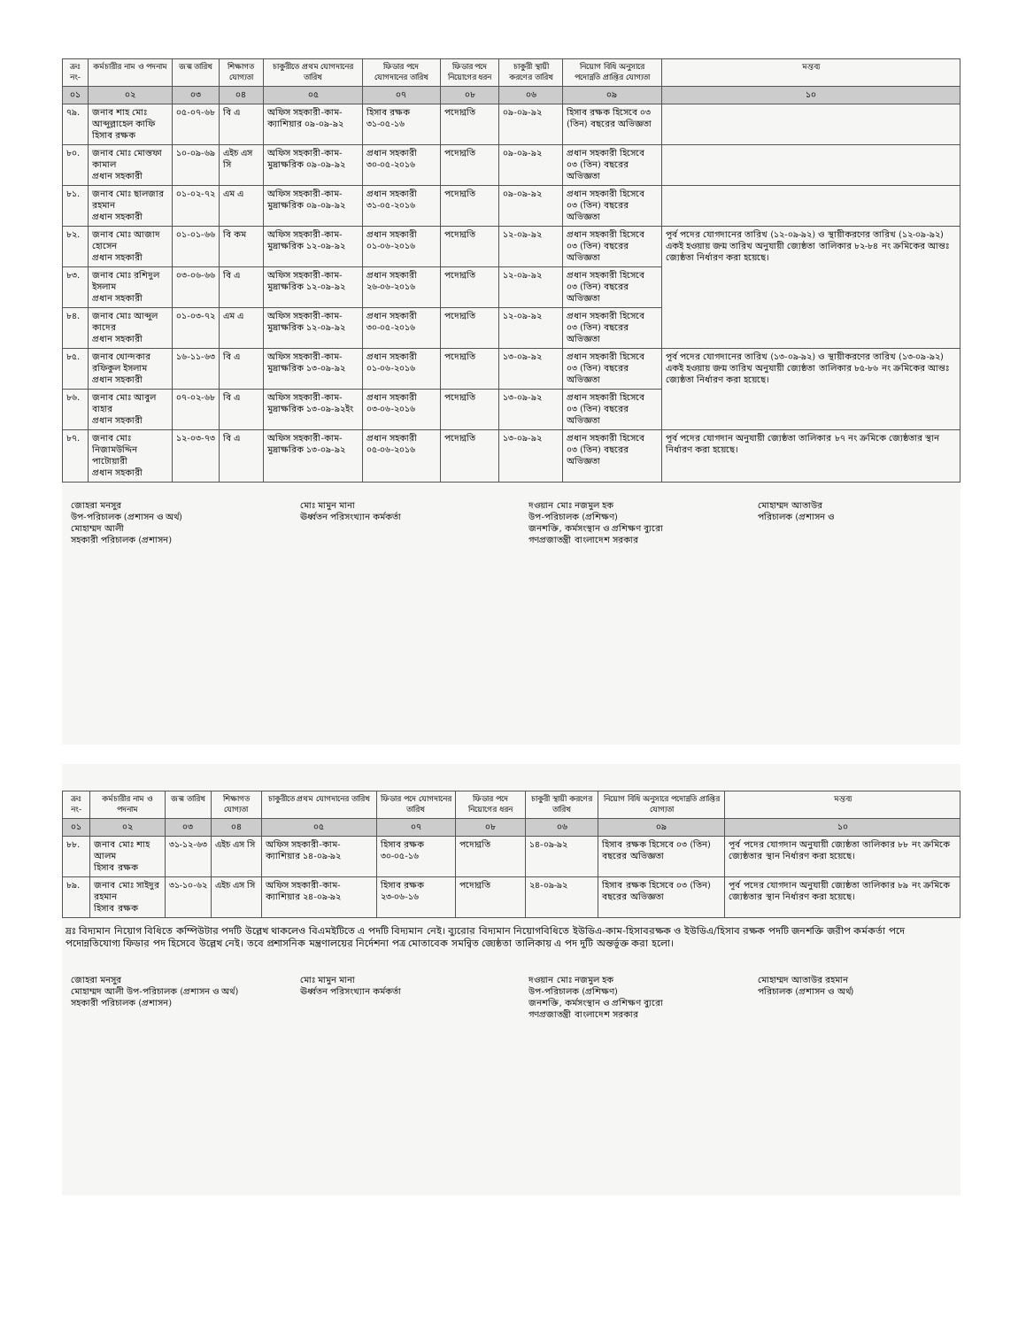| ক্রঃ নং- | কর্মচারীর নাম ও পদনাম | জন্ম তারিখ | শিক্ষাগত যোগ্যতা | চাকুরীতে প্রথম যোগদানের তারিখ | ফিডার পদে যোগদানের তারিখ | ফিডার পদে নিয়োগের ধরন | চাকুরী স্থায়ী করণের তারিখ | নিয়োগ বিধি অনুসারে পদোন্নতি প্রাপ্তির যোগ্যতা | মন্তব্য |
| --- | --- | --- | --- | --- | --- | --- | --- | --- | --- |
| ০১ | ০২ | ০৩ | ০৪ | ০৫ | ০৭ | ০৮ | ০৬ | ০৯ | ১০ |
| ৭৯. | জনাব শাহ মোঃ আব্দুল্লাহেল কাফি হিসাব রক্ষক | ০৫-০৭-৬৮ | বি এ | অফিস সহকারী-কাম-ক্যাশিয়ার ০৯-০৯-৯২ | হিসাব রক্ষক ৩১-০৫-১৬ | পদোন্নতি | ০৯-০৯-৯২ | হিসাব রক্ষক হিসেবে ০৩ (তিন) বছরের অভিজ্ঞতা | |
| ৮০. | জনাব মোঃ মোস্তফা কামাল প্রধান সহকারী | ১০-০৯-৬৯ | এইচ এস সি | অফিস সহকারী-কাম-মুদ্রাক্ষরিক ০৯-০৯-৯২ | প্রধান সহকারী ৩০-০৫-২০১৬ | পদোন্নতি | ০৯-০৯-৯২ | প্রধান সহকারী হিসেবে ০৩ (তিন) বছরের অভিজ্ঞতা | |
| ৮১. | জনাব মোঃ ছালজার রহমান প্রধান সহকারী | ০১-০২-৭২ | এম এ | অফিস সহকারী-কাম-মুদ্রাক্ষরিক ০৯-০৯-৯২ | প্রধান সহকারী ৩১-০৫-২০১৬ | পদোন্নতি | ০৯-০৯-৯২ | প্রধান সহকারী হিসেবে ০৩ (তিন) বছরের অভিজ্ঞতা | |
| ৮২. | জনাব মোঃ আজাদ হোসেন প্রধান সহকারী | ০১-০১-৬৬ | বি কম | অফিস সহকারী-কাম-মুদ্রাক্ষরিক ১২-০৯-৯২ | প্রধান সহকারী ০১-০৬-২০১৬ | পদোন্নতি | ১২-০৯-৯২ | প্রধান সহকারী হিসেবে ০৩ (তিন) বছরের অভিজ্ঞতা | পূর্ব পদের যোগদানের তারিখ (১২-০৯-৯২) ও স্থায়ীকরণের তারিখ (১২-০৯-৯২) একই হওয়ায় জন্ম তারিখ অনুযায়ী জ্যেষ্ঠতা তালিকার ৮২-৮৪ নং ক্রমিকের আন্তঃ জ্যেষ্ঠতা নির্ধারণ করা হয়েছে। |
| ৮৩. | জনাব মোঃ রশিদুল ইসলাম প্রধান সহকারী | ০৩-০৬-৬৬ | বি এ | অফিস সহকারী-কাম-মুদ্রাক্ষরিক ১২-০৯-৯২ | প্রধান সহকারী ২৬-০৬-২০১৬ | পদোন্নতি | ১২-০৯-৯২ | প্রধান সহকারী হিসেবে ০৩ (তিন) বছরের অভিজ্ঞতা | |
| ৮৪. | জনাব মোঃ আব্দুল কাদের প্রধান সহকারী | ০১-০৩-৭২ | এম এ | অফিস সহকারী-কাম-মুদ্রাক্ষরিক ১২-০৯-৯২ | প্রধান সহকারী ৩০-০৫-২০১৬ | পদোন্নতি | ১২-০৯-৯২ | প্রধান সহকারী হিসেবে ০৩ (তিন) বছরের অভিজ্ঞতা | |
| ৮৫. | জনাব খোন্দকার রফিকুল ইসলাম প্রধান সহকারী | ১৬-১১-৬৩ | বি এ | অফিস সহকারী-কাম-মুদ্রাক্ষরিক ১৩-০৯-৯২ | প্রধান সহকারী ০১-০৬-২০১৬ | পদোন্নতি | ১৩-০৯-৯২ | প্রধান সহকারী হিসেবে ০৩ (তিন) বছরের অভিজ্ঞতা | পূর্ব পদের যোগদানের তারিখ (১৩-০৯-৯২) ও স্থায়ীকরণের তারিখ (১৩-০৯-৯২) একই হওয়ায় জন্ম তারিখ অনুযায়ী জ্যেষ্ঠতা তালিকার ৮৫-৮৬ নং ক্রমিকের আন্তঃ জ্যেষ্ঠতা নির্ধারণ করা হয়েছে। |
| ৮৬. | জনাব মোঃ আবুল বাহার প্রধান সহকারী | ০৭-০২-৬৮ | বি এ | অফিস সহকারী-কাম-মুদ্রাক্ষরিক ১৩-০৯-৯২ইং | প্রধান সহকারী ০৩-০৬-২০১৬ | পদোন্নতি | ১৩-০৯-৯২ | প্রধান সহকারী হিসেবে ০৩ (তিন) বছরের অভিজ্ঞতা | |
| ৮৭. | জনাব মোঃ নিজামউদ্দিন পাটোয়ারী প্রধান সহকারী | ১২-০৩-৭৩ | বি এ | অফিস সহকারী-কাম-মুদ্রাক্ষরিক ১৩-০৯-৯২ | প্রধান সহকারী ০৫-০৬-২০১৬ | পদোন্নতি | ১৩-০৯-৯২ | প্রধান সহকারী হিসেবে ০৩ (তিন) বছরের অভিজ্ঞতা | পূর্ব পদের যোগদান অনুযায়ী জ্যেষ্ঠতা তালিকার ৮৭ নং ক্রমিকে জ্যেষ্ঠতার স্থান নির্ধারণ করা হয়েছে। |
জোহরা মনসুর
উপ-পরিচালক (প্রশাসন ও অর্থ)
মোহাম্মদ আলী
সহকারী পরিচালক (প্রশাসন)
মোঃ মামুন মানা
ঊর্ধ্বতন পরিসংখ্যান কর্মকর্তা
দওয়ান মোঃ নজমুল হক
উপ-পরিচালক (প্রশিক্ষণ)
জনশক্তি, কর্মসংস্থান ও প্রশিক্ষণ ব্যুরো
গণপ্রজাতন্ত্রী বাংলাদেশ সরকার
মোহাম্মদ আতাউর
পরিচালক (প্রশাসন ও
| ক্রঃ নং- | কর্মচারীর নাম ও পদনাম | জন্ম তারিখ | শিক্ষাগত যোগ্যতা | চাকুরীতে প্রথম যোগদানের তারিখ | ফিডার পদে যোগদানের তারিখ | ফিডার পদে নিয়োগের ধরন | চাকুরী স্থায়ী করণের তারিখ | নিয়োগ বিধি অনুসারে পদোন্নতি প্রাপ্তির যোগ্যতা | মন্তব্য |
| --- | --- | --- | --- | --- | --- | --- | --- | --- | --- |
| ০১ | ০২ | ০৩ | ০৪ | ০৫ | ০৭ | ০৮ | ০৬ | ০৯ | ১০ |
| ৮৮. | জনাব মোঃ শাহ আলম হিসাব রক্ষক | ৩১-১২-৬৩ | এইচ এস সি | অফিস সহকারী-কাম-ক্যাশিয়ার ১৪-০৯-৯২ | হিসাব রক্ষক ৩০-০৫-১৬ | পদোন্নতি | ১৪-০৯-৯২ | হিসাব রক্ষক হিসেবে ০৩ (তিন) বছরের অভিজ্ঞতা | পূর্ব পদের যোগদান অনুযায়ী জ্যেষ্ঠতা তালিকার ৮৮ নং ক্রমিকে জ্যেষ্ঠতার স্থান নির্ধারণ করা হয়েছে। |
| ৮৯. | জনাব মোঃ সাইদুর রহমান হিসাব রক্ষক | ৩১-১০-৬২ | এইচ এস সি | অফিস সহকারী-কাম-ক্যাশিয়ার ২৪-০৯-৯২ | হিসাব রক্ষক ২৩-০৬-১৬ | পদোন্নতি | ২৪-০৯-৯২ | হিসাব রক্ষক হিসেবে ০৩ (তিন) বছরের অভিজ্ঞতা | পূর্ব পদের যোগদান অনুযায়ী জ্যেষ্ঠতা তালিকার ৮৯ নং ক্রমিকে জ্যেষ্ঠতার স্থান নির্ধারণ করা হয়েছে। |
দ্রঃ বিদ্যমান নিয়োগ বিধিতে কম্পিউটার পদটি উল্লেখ থাকলেও বিএমইটিতে এ পদটি বিদ্যমান নেই। ব্যুরোর বিদ্যমান নিয়োগবিধিতে ইউডিএ-কাম-হিসাবরক্ষক ও ইউডিএ/হিসাব রক্ষক পদটি জনশক্তি জরীপ কর্মকর্তা পদে পদোন্নতিযোগ্য ফিডার পদ হিসেবে উল্লেখ নেই। তবে প্রশাসনিক মন্ত্রণালয়ের নির্দেশনা পত্র মোতাবেক সমন্বিত জ্যেষ্ঠতা তালিকায় এ পদ দুটি অন্তর্ভূক্ত করা হলো।
জোহরা মনসুর
মোহাম্মদ আলী উপ-পরিচালক (প্রশাসন ও অর্থ)
সহকারী পরিচালক (প্রশাসন)
মোঃ মামুন মানা
ঊর্ধ্বতন পরিসংখ্যান কর্মকর্তা
দওয়ান মোঃ নজমুল হক
উপ-পরিচালক (প্রশিক্ষণ)
জনশক্তি, কর্মসংস্থান ও প্রশিক্ষণ ব্যুরো
গণপ্রজাতন্ত্রী বাংলাদেশ সরকার
মোহাম্মদ আতাউর রহমান
পরিচালক (প্রশাসন ও অর্থ)